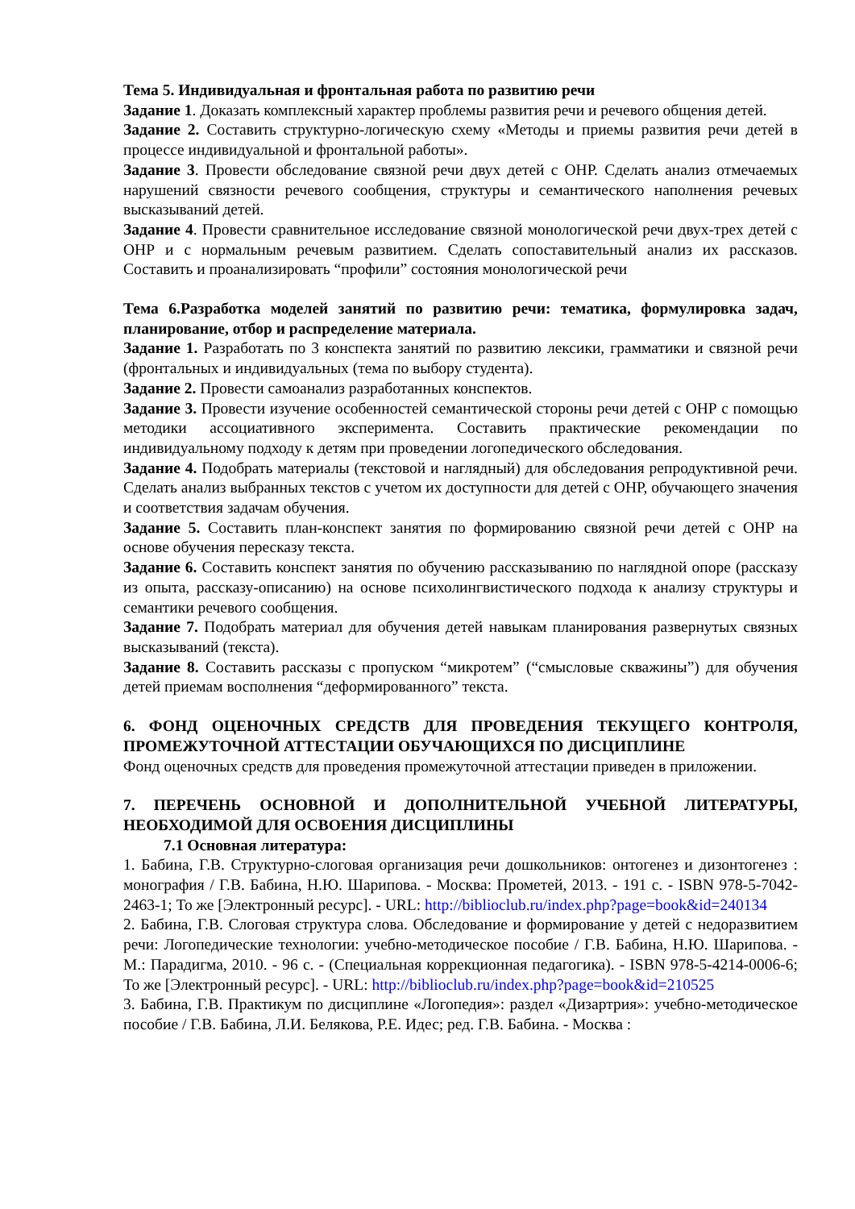Тема 5. Индивидуальная и фронтальная работа по развитию речи
Задание 1. Доказать комплексный характер проблемы развития речи и речевого общения детей.
Задание 2. Составить структурно-логическую схему «Методы и приемы развития речи детей в процессе индивидуальной и фронтальной работы».
Задание 3. Провести обследование связной речи двух детей с ОНР. Сделать анализ отмечаемых нарушений связности речевого сообщения, структуры и семантического наполнения речевых высказываний детей.
Задание 4. Провести сравнительное исследование связной монологической речи двух-трех детей с ОНР и с нормальным речевым развитием. Сделать сопоставительный анализ их рассказов. Составить и проанализировать “профили” состояния монологической речи
Тема 6.Разработка моделей занятий по развитию речи: тематика, формулировка задач, планирование, отбор и распределение материала.
Задание 1. Разработать по 3 конспекта занятий по развитию лексики, грамматики и связной речи (фронтальных и индивидуальных (тема по выбору студента).
Задание 2. Провести самоанализ разработанных конспектов.
Задание 3. Провести изучение особенностей семантической стороны речи детей с ОНР с помощью методики ассоциативного эксперимента. Составить практические рекомендации по индивидуальному подходу к детям при проведении логопедического обследования.
Задание 4. Подобрать материалы (текстовой и наглядный) для обследования репродуктивной речи. Сделать анализ выбранных текстов с учетом их доступности для детей с ОНР, обучающего значения и соответствия задачам обучения.
Задание 5. Составить план-конспект занятия по формированию связной речи детей с ОНР на основе обучения пересказу текста.
Задание 6. Составить конспект занятия по обучению рассказыванию по наглядной опоре (рассказу из опыта, рассказу-описанию) на основе психолингвистического подхода к анализу структуры и семантики речевого сообщения.
Задание 7. Подобрать материал для обучения детей навыкам планирования развернутых связных высказываний (текста).
Задание 8. Составить рассказы с пропуском “микротем” (“смысловые скважины”) для обучения детей приемам восполнения “деформированного” текста.
6. ФОНД ОЦЕНОЧНЫХ СРЕДСТВ ДЛЯ ПРОВЕДЕНИЯ ТЕКУЩЕГО КОНТРОЛЯ, ПРОМЕЖУТОЧНОЙ АТТЕСТАЦИИ ОБУЧАЮЩИХСЯ ПО ДИСЦИПЛИНЕ
Фонд оценочных средств для проведения промежуточной аттестации приведен в приложении.
7. ПЕРЕЧЕНЬ ОСНОВНОЙ И ДОПОЛНИТЕЛЬНОЙ УЧЕБНОЙ ЛИТЕРАТУРЫ, НЕОБХОДИМОЙ ДЛЯ ОСВОЕНИЯ ДИСЦИПЛИНЫ
7.1 Основная литература:
1. Бабина, Г.В. Структурно-слоговая организация речи дошкольников: онтогенез и дизонтогенез : монография / Г.В. Бабина, Н.Ю. Шарипова. - Москва: Прометей, 2013. - 191 с. - ISBN 978-5-7042-2463-1; То же [Электронный ресурс]. - URL: http://biblioclub.ru/index.php?page=book&id=240134
2. Бабина, Г.В. Слоговая структура слова. Обследование и формирование у детей с недоразвитием речи: Логопедические технологии: учебно-методическое пособие / Г.В. Бабина, Н.Ю. Шарипова. - М.: Парадигма, 2010. - 96 с. - (Специальная коррекционная педагогика). - ISBN 978-5-4214-0006-6; То же [Электронный ресурс]. - URL: http://biblioclub.ru/index.php?page=book&id=210525
3. Бабина, Г.В. Практикум по дисциплине «Логопедия»: раздел «Дизартрия»: учебно-методическое пособие / Г.В. Бабина, Л.И. Белякова, Р.Е. Идес; ред. Г.В. Бабина. - Москва :